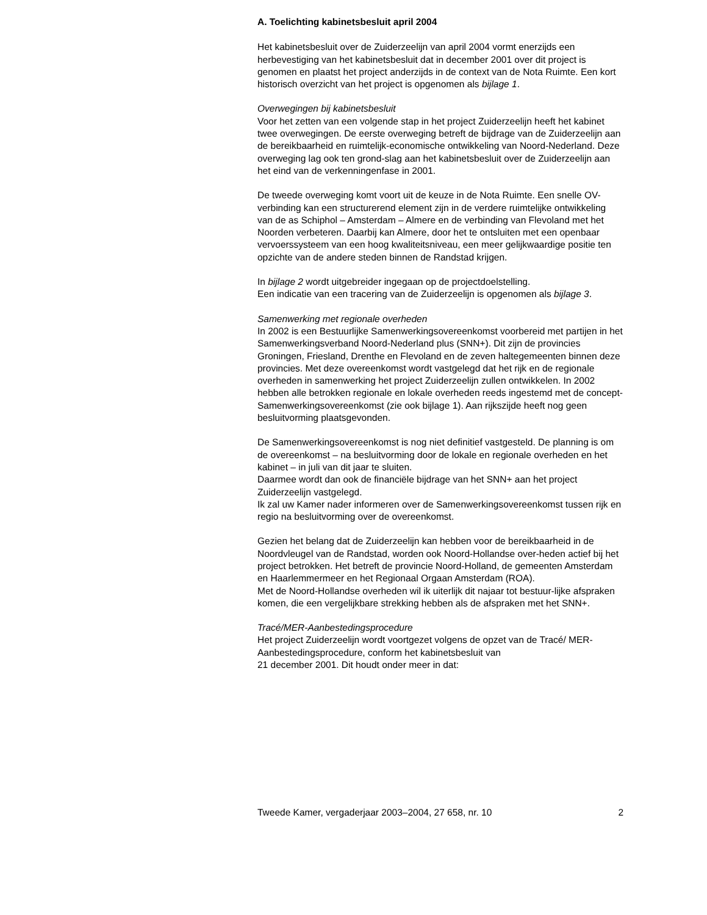A. Toelichting kabinetsbesluit april 2004
Het kabinetsbesluit over de Zuiderzeelijn van april 2004 vormt enerzijds een herbevestiging van het kabinetsbesluit dat in december 2001 over dit project is genomen en plaatst het project anderzijds in de context van de Nota Ruimte. Een kort historisch overzicht van het project is opgenomen als bijlage 1.
Overwegingen bij kabinetsbesluit
Voor het zetten van een volgende stap in het project Zuiderzeelijn heeft het kabinet twee overwegingen. De eerste overweging betreft de bijdrage van de Zuiderzeelijn aan de bereikbaarheid en ruimtelijk-economische ontwikkeling van Noord-Nederland. Deze overweging lag ook ten grond-slag aan het kabinetsbesluit over de Zuiderzeelijn aan het eind van de verkenningenfase in 2001.
De tweede overweging komt voort uit de keuze in de Nota Ruimte. Een snelle OV-verbinding kan een structurerend element zijn in de verdere ruimtelijke ontwikkeling van de as Schiphol – Amsterdam – Almere en de verbinding van Flevoland met het Noorden verbeteren. Daarbij kan Almere, door het te ontsluiten met een openbaar vervoerssysteem van een hoog kwaliteitsniveau, een meer gelijkwaardige positie ten opzichte van de andere steden binnen de Randstad krijgen.
In bijlage 2 wordt uitgebreider ingegaan op de projectdoelstelling.
Een indicatie van een tracering van de Zuiderzeelijn is opgenomen als bijlage 3.
Samenwerking met regionale overheden
In 2002 is een Bestuurlijke Samenwerkingsovereenkomst voorbereid met partijen in het Samenwerkingsverband Noord-Nederland plus (SNN+). Dit zijn de provincies Groningen, Friesland, Drenthe en Flevoland en de zeven haltegemeenten binnen deze provincies. Met deze overeenkomst wordt vastgelegd dat het rijk en de regionale overheden in samenwerking het project Zuiderzeelijn zullen ontwikkelen. In 2002 hebben alle betrokken regionale en lokale overheden reeds ingestemd met de concept-Samenwerkingsovereenkomst (zie ook bijlage 1). Aan rijkszijde heeft nog geen besluitvorming plaatsgevonden.
De Samenwerkingsovereenkomst is nog niet definitief vastgesteld. De planning is om de overeenkomst – na besluitvorming door de lokale en regionale overheden en het kabinet – in juli van dit jaar te sluiten.
Daarmee wordt dan ook de financiële bijdrage van het SNN+ aan het project Zuiderzeelijn vastgelegd.
Ik zal uw Kamer nader informeren over de Samenwerkingsovereenkomst tussen rijk en regio na besluitvorming over de overeenkomst.
Gezien het belang dat de Zuiderzeelijn kan hebben voor de bereikbaarheid in de Noordvleugel van de Randstad, worden ook Noord-Hollandse over-heden actief bij het project betrokken. Het betreft de provincie Noord-Holland, de gemeenten Amsterdam en Haarlemmermeer en het Regionaal Orgaan Amsterdam (ROA).
Met de Noord-Hollandse overheden wil ik uiterlijk dit najaar tot bestuur-lijke afspraken komen, die een vergelijkbare strekking hebben als de afspraken met het SNN+.
Tracé/MER-Aanbestedingsprocedure
Het project Zuiderzeelijn wordt voortgezet volgens de opzet van de Tracé/ MER-Aanbestedingsprocedure, conform het kabinetsbesluit van
21 december 2001. Dit houdt onder meer in dat:
Tweede Kamer, vergaderjaar 2003–2004, 27 658, nr. 10 2